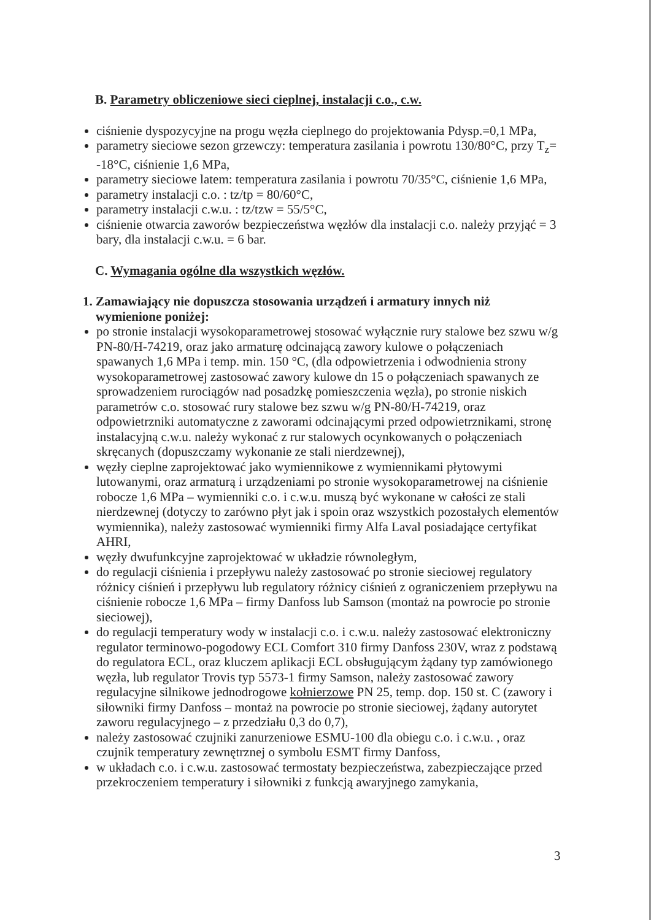B. Parametry obliczeniowe sieci cieplnej, instalacji c.o., c.w.
ciśnienie dyspozycyjne na progu węzła cieplnego do projektowania Pdysp.=0,1 MPa,
parametry sieciowe sezon grzewczy: temperatura zasilania i powrotu 130/80°C, przy T<sub>z</sub>= -18°C, ciśnienie 1,6 MPa,
parametry sieciowe latem: temperatura zasilania i powrotu 70/35°C, ciśnienie 1,6 MPa,
parametry instalacji c.o. : tz/tp = 80/60°C,
parametry instalacji c.w.u. : tz/tzw = 55/5°C,
ciśnienie otwarcia zaworów bezpieczeństwa węzłów dla instalacji c.o. należy przyjąć = 3 bary, dla instalacji c.w.u. = 6 bar.
C. Wymagania ogólne dla wszystkich węzłów.
1. Zamawiający nie dopuszcza stosowania urządzeń i armatury innych niż
wymienione poniżej:
po stronie instalacji wysokoparametrowej stosować wyłącznie rury stalowe bez szwu w/g PN-80/H-74219, oraz jako armaturę odcinającą zawory kulowe o połączeniach spawanych 1,6 MPa i temp. min. 150 °C, (dla odpowietrzenia i odwodnienia strony wysokoparametrowej zastosować zawory kulowe dn 15 o połączeniach spawanych ze sprowadzeniem rurociągów nad posadzkę pomieszczenia węzła), po stronie niskich parametrów c.o. stosować rury stalowe bez szwu w/g PN-80/H-74219, oraz odpowietrzniki automatyczne z zaworami odcinającymi przed odpowietrznikami, stronę instalacyjną c.w.u. należy wykonać z rur stalowych ocynkowanych o połączeniach skręcanych (dopuszczamy wykonanie ze stali nierdzewnej),
węzły cieplne zaprojektować jako wymiennikowe z wymiennikami płytowymi lutowanymi, oraz armaturą i urządzeniami po stronie wysokoparametrowej na ciśnienie robocze 1,6 MPa – wymienniki c.o. i c.w.u. muszą być wykonane w całości ze stali nierdzewnej (dotyczy to zarówno płyt jak i spoin oraz wszystkich pozostałych elementów wymiennika), należy zastosować wymienniki firmy Alfa Laval posiadające certyfikat AHRI,
węzły dwufunkcyjne zaprojektować w układzie równoległym,
do regulacji ciśnienia i przepływu należy zastosować po stronie sieciowej regulatory różnicy ciśnień i przepływu lub regulatory różnicy ciśnień z ograniczeniem przepływu na ciśnienie robocze 1,6 MPa – firmy Danfoss lub Samson (montaż na powrocie po stronie sieciowej),
do regulacji temperatury wody w instalacji c.o. i c.w.u. należy zastosować elektroniczny regulator terminowo-pogodowy ECL Comfort 310 firmy Danfoss 230V, wraz z podstawą do regulatora ECL, oraz kluczem aplikacji ECL obsługującym żądany typ zamówionego węzła, lub regulator Trovis typ 5573-1 firmy Samson, należy zastosować zawory regulacyjne silnikowe jednodrogowe kołnierzowe PN 25, temp. dop. 150 st. C (zawory i siłowniki firmy Danfoss – montaż na powrocie po stronie sieciowej, żądany autorytet zaworu regulacyjnego – z przedziału 0,3 do 0,7),
należy zastosować czujniki zanurzeniowe ESMU-100 dla obiegu c.o. i c.w.u. , oraz czujnik temperatury zewnętrznej o symbolu ESMT firmy Danfoss,
w układach c.o. i c.w.u. zastosować termostaty bezpieczeństwa, zabezpieczające przed przekroczeniem temperatury i siłowniki z funkcją awaryjnego zamykania,
3